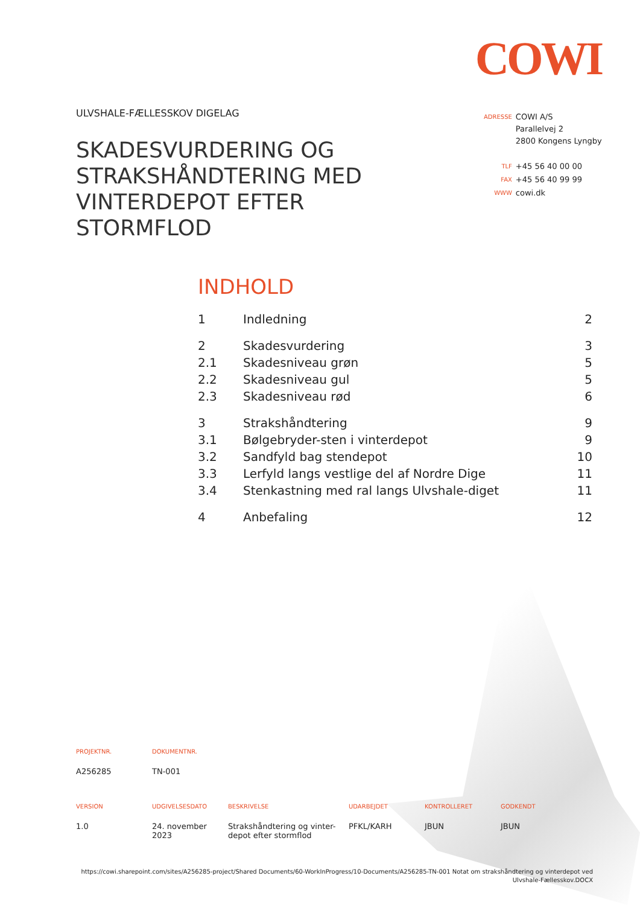COWI
ULVSHALE-FÆLLESSKOV DIGELAG
SKADESVURDERING OG STRAKSHÅNDTERING MED VINTERDEPOT EFTER STORMFLOD
| ADRESSE | COWI A/S Parallelvej 2 2800 Kongens Lyngby |
| TLF | +45 56 40 00 00 |
| FAX | +45 56 40 99 99 |
| WWW | cowi.dk |
INDHOLD
| 1 | Indledning | 2 |
| 2 | Skadesvurdering | 3 |
| 2.1 | Skadesniveau grøn | 5 |
| 2.2 | Skadesniveau gul | 5 |
| 2.3 | Skadesniveau rød | 6 |
| 3 | Strakshåndtering | 9 |
| 3.1 | Bølgebryder-sten i vinterdepot | 9 |
| 3.2 | Sandfyld bag stendepot | 10 |
| 3.3 | Lerfyld langs vestlige del af Nordre Dige | 11 |
| 3.4 | Stenkastning med ral langs Ulvshale-diget | 11 |
| 4 | Anbefaling | 12 |
| PROJEKTNR. | DOKUMENTNR. |
| --- | --- |
| A256285 | TN-001 |
| VERSION | UDGIVELSESDATO | BESKRIVELSE | UDARBEJDET | KONTROLLERET | GODKENDT |
| --- | --- | --- | --- | --- | --- |
| 1.0 | 24. november 2023 | Strakshåndtering og vinter- depot efter stormflod | PFKL/KARH | JBUN | JBUN |
https://cowi.sharepoint.com/sites/A256285-project/Shared Documents/60-WorkInProgress/10-Documents/A256285-TN-001 Notat om strakshåndtering og vinterdepot ved Ulvshale-Fællesskov.DOCX